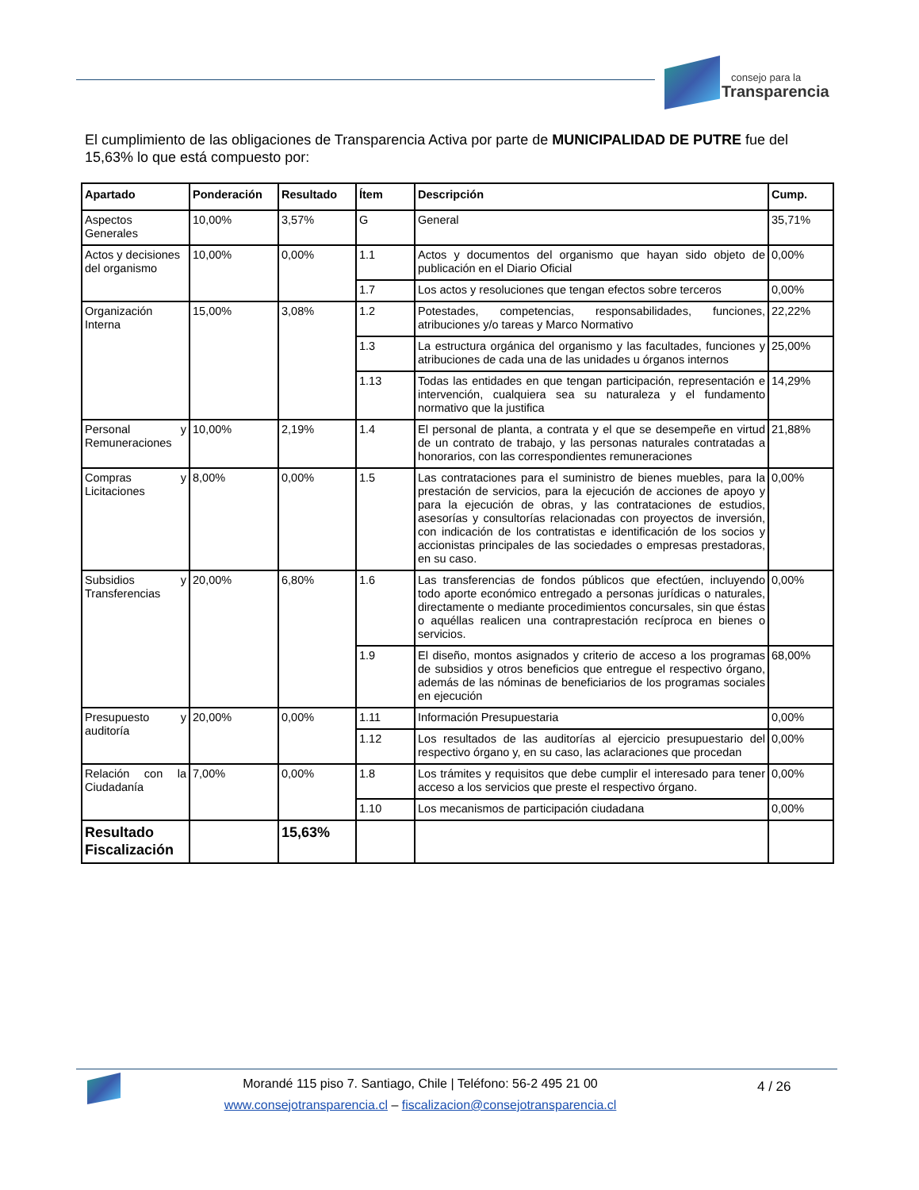consejo para la
Transparencia
El cumplimiento de las obligaciones de Transparencia Activa por parte de MUNICIPALIDAD DE PUTRE fue del 15,63% lo que está compuesto por:
| Apartado | Ponderación | Resultado | Ítem | Descripción | Cump. |
| --- | --- | --- | --- | --- | --- |
| Aspectos Generales | 10,00% | 3,57% | G | General | 35,71% |
| Actos y decisiones del organismo | 10,00% | 0,00% | 1.1 | Actos y documentos del organismo que hayan sido objeto de publicación en el Diario Oficial | 0,00% |
| | | | 1.7 | Los actos y resoluciones que tengan efectos sobre terceros | 0,00% |
| Organización Interna | 15,00% | 3,08% | 1.2 | Potestades, competencias, responsabilidades, funciones, atribuciones y/o tareas y Marco Normativo | 22,22% |
| | | | 1.3 | La estructura orgánica del organismo y las facultades, funciones y atribuciones de cada una de las unidades u órganos internos | 25,00% |
| | | | 1.13 | Todas las entidades en que tengan participación, representación e intervención, cualquiera sea su naturaleza y el fundamento normativo que la justifica | 14,29% |
| Personal y Remuneraciones | 10,00% | 2,19% | 1.4 | El personal de planta, a contrata y el que se desempeñe en virtud de un contrato de trabajo, y las personas naturales contratadas a honorarios, con las correspondientes remuneraciones | 21,88% |
| Compras y Licitaciones | 8,00% | 0,00% | 1.5 | Las contrataciones para el suministro de bienes muebles, para la prestación de servicios, para la ejecución de acciones de apoyo y para la ejecución de obras, y las contrataciones de estudios, asesorías y consultorías relacionadas con proyectos de inversión, con indicación de los contratistas e identificación de los socios y accionistas principales de las sociedades o empresas prestadoras, en su caso. | 0,00% |
| Subsidios y Transferencias | 20,00% | 6,80% | 1.6 | Las transferencias de fondos públicos que efectúen, incluyendo todo aporte económico entregado a personas jurídicas o naturales, directamente o mediante procedimientos concursales, sin que éstas o aquéllas realicen una contraprestación recíproca en bienes o servicios. | 0,00% |
| | | | 1.9 | El diseño, montos asignados y criterio de acceso a los programas de subsidios y otros beneficios que entregue el respectivo órgano, además de las nóminas de beneficiarios de los programas sociales en ejecución | 68,00% |
| Presupuesto y auditoría | 20,00% | 0,00% | 1.11 | Información Presupuestaria | 0,00% |
| | | | 1.12 | Los resultados de las auditorías al ejercicio presupuestario del respectivo órgano y, en su caso, las aclaraciones que procedan | 0,00% |
| Relación con la Ciudadanía | 7,00% | 0,00% | 1.8 | Los trámites y requisitos que debe cumplir el interesado para tener acceso a los servicios que preste el respectivo órgano. | 0,00% |
| | | | 1.10 | Los mecanismos de participación ciudadana | 0,00% |
| Resultado Fiscalización | | 15,63% | | | |
Morandé 115 piso 7. Santiago, Chile | Teléfono: 56-2 495 21 00
www.consejotransparencia.cl – fiscalizacion@consejotransparencia.cl
4 / 26